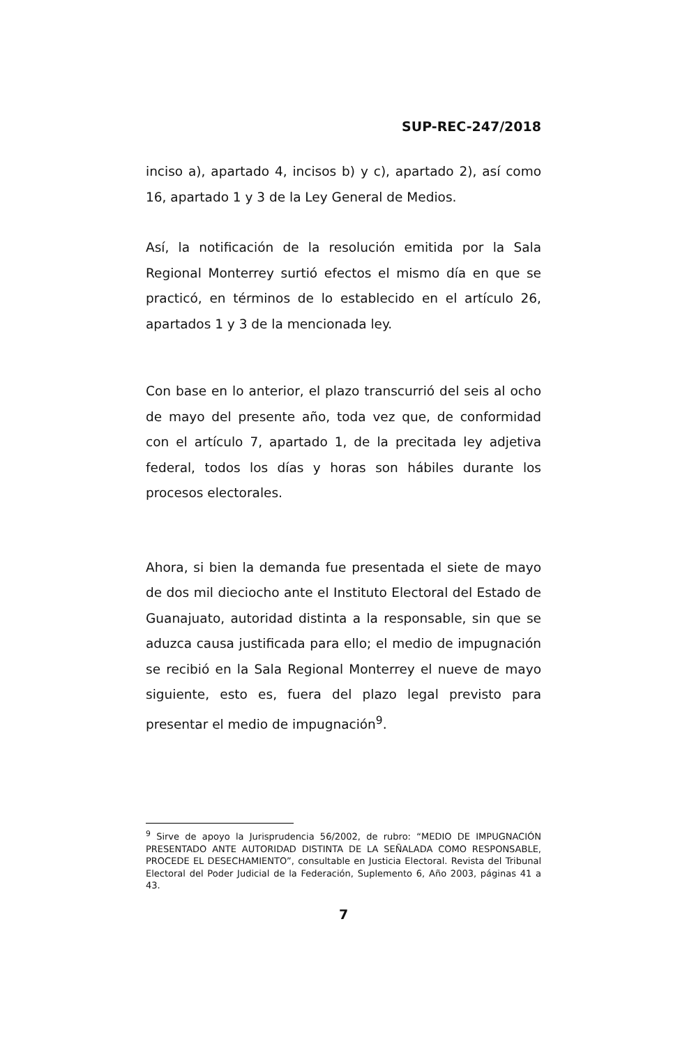SUP-REC-247/2018
inciso a), apartado 4, incisos b) y c), apartado 2), así como 16, apartado 1 y 3 de la Ley General de Medios.
Así, la notificación de la resolución emitida por la Sala Regional Monterrey surtió efectos el mismo día en que se practicó, en términos de lo establecido en el artículo 26, apartados 1 y 3 de la mencionada ley.
Con base en lo anterior, el plazo transcurrió del seis al ocho de mayo del presente año, toda vez que, de conformidad con el artículo 7, apartado 1, de la precitada ley adjetiva federal, todos los días y horas son hábiles durante los procesos electorales.
Ahora, si bien la demanda fue presentada el siete de mayo de dos mil dieciocho ante el Instituto Electoral del Estado de Guanajuato, autoridad distinta a la responsable, sin que se aduzca causa justificada para ello; el medio de impugnación se recibió en la Sala Regional Monterrey el nueve de mayo siguiente, esto es, fuera del plazo legal previsto para presentar el medio de impugnación<sup>9</sup>.
<sup>9</sup> Sirve de apoyo la Jurisprudencia 56/2002, de rubro: “MEDIO DE IMPUGNACIÓN PRESENTADO ANTE AUTORIDAD DISTINTA DE LA SEÑALADA COMO RESPONSABLE, PROCEDE EL DESECHAMIENTO”, consultable en Justicia Electoral. Revista del Tribunal Electoral del Poder Judicial de la Federación, Suplemento 6, Año 2003, páginas 41 a 43.
7